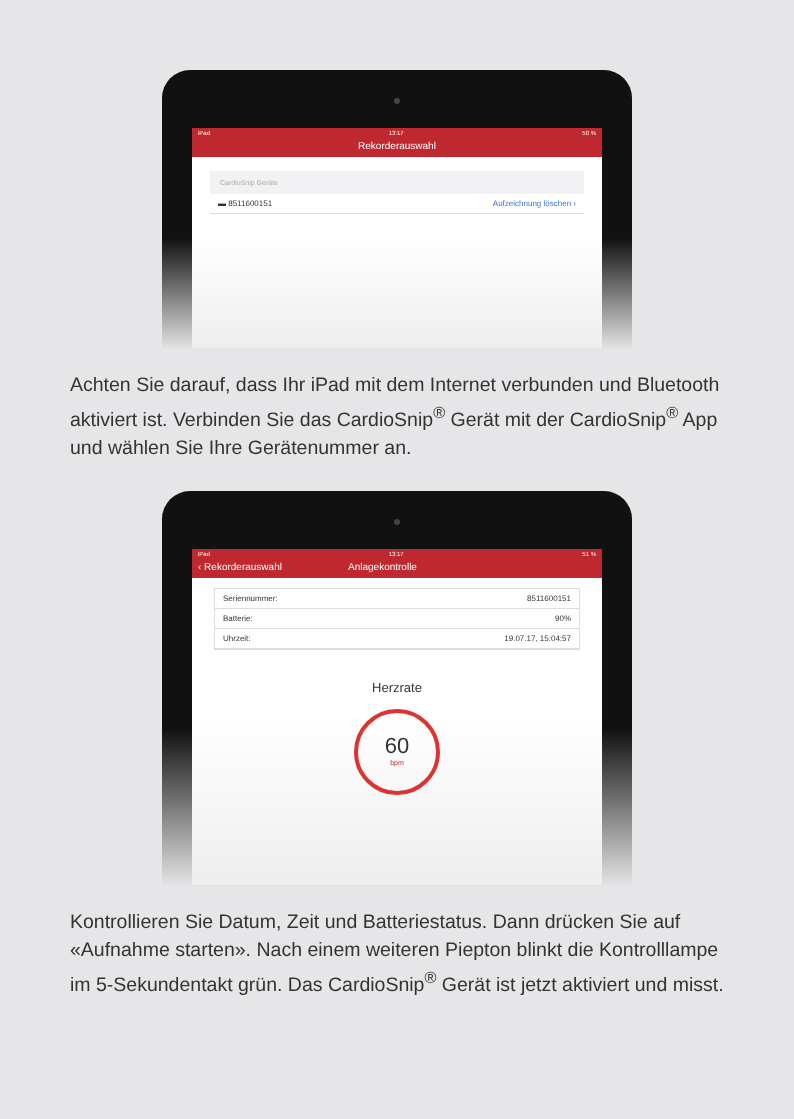iPad 13:17 50 %
Rekorderauswahl
CardioSnip Geräte
▬ 8511600151 Aufzeichnung löschen ›
Achten Sie darauf, dass Ihr iPad mit dem Internet verbunden und Bluetooth aktiviert ist. Verbinden Sie das CardioSnip<sup>®</sup> Gerät mit der CardioSnip<sup>®</sup> App und wählen Sie Ihre Gerätenummer an.
iPad 13:17 51 %
‹ Rekorderauswahl Anlagekontrolle
Seriennummer: 8511600151
Batterie: 90%
Uhrzeit: 19.07.17, 15:04:57
Herzrate
60
bpm
Kontrollieren Sie Datum, Zeit und Batteriestatus. Dann drücken Sie auf «Aufnahme starten». Nach einem weiteren Piepton blinkt die Kontrolllampe im 5-Sekundentakt grün. Das CardioSnip<sup>®</sup> Gerät ist jetzt aktiviert und misst.